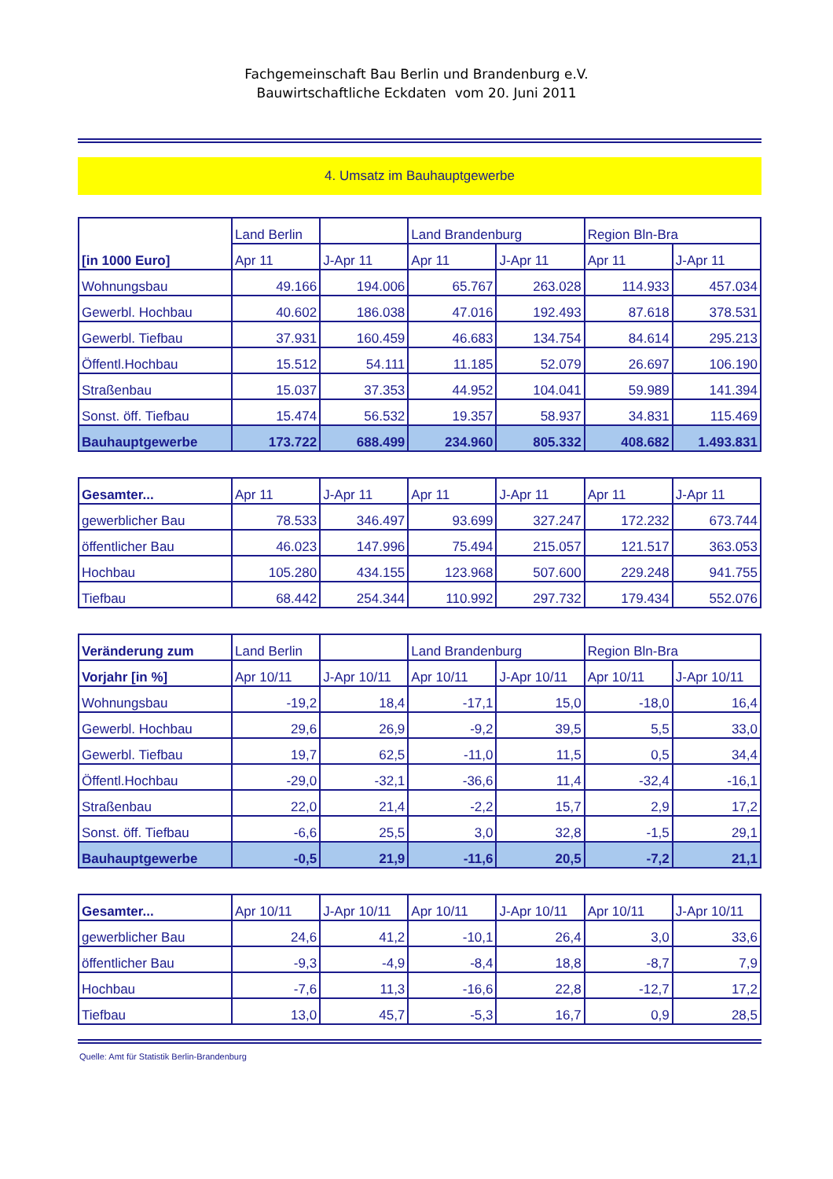Fachgemeinschaft Bau Berlin und Brandenburg e.V.
Bauwirtschaftliche Eckdaten vom 20. Juni 2011
4. Umsatz im Bauhauptgewerbe
| [in 1000 Euro] | Land Berlin | | Land Brandenburg | | Region Bln-Bra | |
| --- | --- | --- | --- | --- | --- | --- |
| | Apr 11 | J-Apr 11 | Apr 11 | J-Apr 11 | Apr 11 | J-Apr 11 |
| Wohnungsbau | 49.166 | 194.006 | 65.767 | 263.028 | 114.933 | 457.034 |
| Gewerbl. Hochbau | 40.602 | 186.038 | 47.016 | 192.493 | 87.618 | 378.531 |
| Gewerbl. Tiefbau | 37.931 | 160.459 | 46.683 | 134.754 | 84.614 | 295.213 |
| Öffentl.Hochbau | 15.512 | 54.111 | 11.185 | 52.079 | 26.697 | 106.190 |
| Straßenbau | 15.037 | 37.353 | 44.952 | 104.041 | 59.989 | 141.394 |
| Sonst. öff. Tiefbau | 15.474 | 56.532 | 19.357 | 58.937 | 34.831 | 115.469 |
| Bauhauptgewerbe | 173.722 | 688.499 | 234.960 | 805.332 | 408.682 | 1.493.831 |
| Gesamter... | Apr 11 | J-Apr 11 | Apr 11 | J-Apr 11 | Apr 11 | J-Apr 11 |
| --- | --- | --- | --- | --- | --- | --- |
| gewerblicher Bau | 78.533 | 346.497 | 93.699 | 327.247 | 172.232 | 673.744 |
| öffentlicher Bau | 46.023 | 147.996 | 75.494 | 215.057 | 121.517 | 363.053 |
| Hochbau | 105.280 | 434.155 | 123.968 | 507.600 | 229.248 | 941.755 |
| Tiefbau | 68.442 | 254.344 | 110.992 | 297.732 | 179.434 | 552.076 |
| Veränderung zum | Land Berlin | | Land Brandenburg | | Region Bln-Bra | |
| --- | --- | --- | --- | --- | --- | --- |
| Vorjahr [in %] | Apr 10/11 | J-Apr 10/11 | Apr 10/11 | J-Apr 10/11 | Apr 10/11 | J-Apr 10/11 |
| Wohnungsbau | -19,2 | 18,4 | -17,1 | 15,0 | -18,0 | 16,4 |
| Gewerbl. Hochbau | 29,6 | 26,9 | -9,2 | 39,5 | 5,5 | 33,0 |
| Gewerbl. Tiefbau | 19,7 | 62,5 | -11,0 | 11,5 | 0,5 | 34,4 |
| Öffentl.Hochbau | -29,0 | -32,1 | -36,6 | 11,4 | -32,4 | -16,1 |
| Straßenbau | 22,0 | 21,4 | -2,2 | 15,7 | 2,9 | 17,2 |
| Sonst. öff. Tiefbau | -6,6 | 25,5 | 3,0 | 32,8 | -1,5 | 29,1 |
| Bauhauptgewerbe | -0,5 | 21,9 | -11,6 | 20,5 | -7,2 | 21,1 |
| Gesamter... | Apr 10/11 | J-Apr 10/11 | Apr 10/11 | J-Apr 10/11 | Apr 10/11 | J-Apr 10/11 |
| --- | --- | --- | --- | --- | --- | --- |
| gewerblicher Bau | 24,6 | 41,2 | -10,1 | 26,4 | 3,0 | 33,6 |
| öffentlicher Bau | -9,3 | -4,9 | -8,4 | 18,8 | -8,7 | 7,9 |
| Hochbau | -7,6 | 11,3 | -16,6 | 22,8 | -12,7 | 17,2 |
| Tiefbau | 13,0 | 45,7 | -5,3 | 16,7 | 0,9 | 28,5 |
Quelle: Amt für Statistik Berlin-Brandenburg